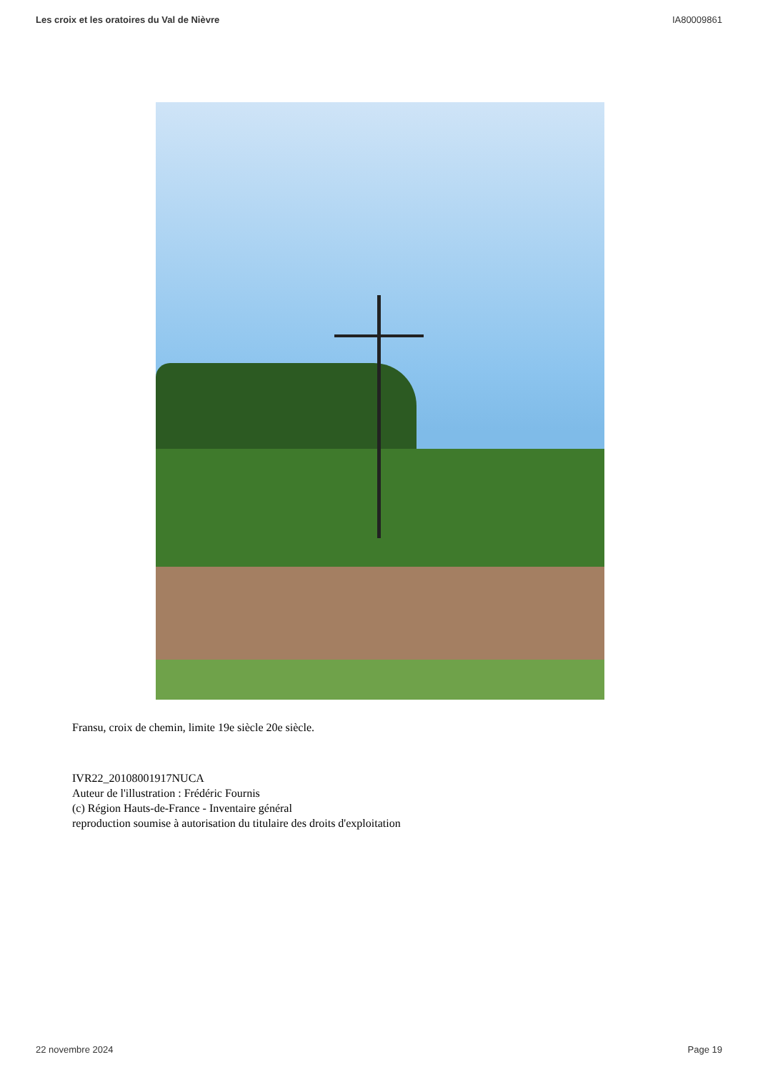Les croix et les oratoires du Val de Nièvre IA80009861
Fransu, croix de chemin, limite 19e siècle 20e siècle.
IVR22_20108001917NUCA
Auteur de l'illustration : Frédéric Fournis
(c) Région Hauts-de-France - Inventaire général
reproduction soumise à autorisation du titulaire des droits d'exploitation
22 novembre 2024 Page 19